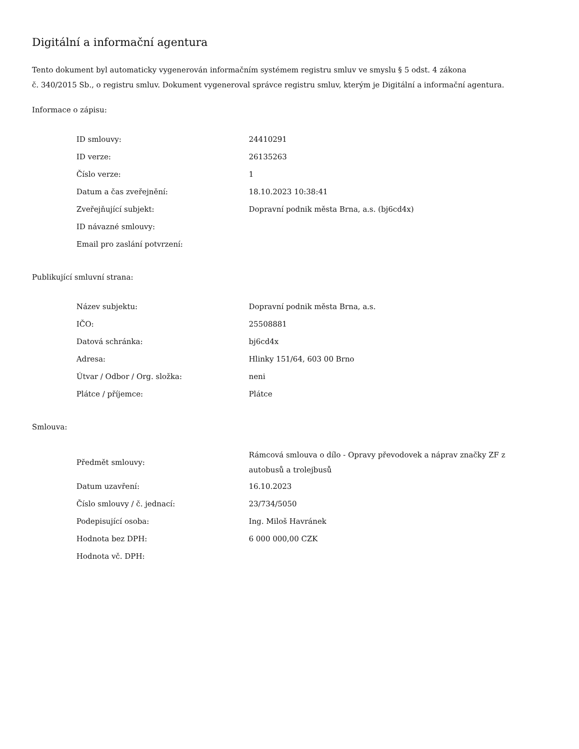Digitální a informační agentura
Tento dokument byl automaticky vygenerován informačním systémem registru smluv ve smyslu § 5 odst. 4 zákona
č. 340/2015 Sb., o registru smluv. Dokument vygeneroval správce registru smluv, kterým je Digitální a informační agentura.
Informace o zápisu:
| ID smlouvy: | 24410291 |
| ID verze: | 26135263 |
| Číslo verze: | 1 |
| Datum a čas zveřejnění: | 18.10.2023 10:38:41 |
| Zveřejňující subjekt: | Dopravní podnik města Brna, a.s. (bj6cd4x) |
| ID návazné smlouvy: | |
| Email pro zaslání potvrzení: | |
Publikující smluvní strana:
| Název subjektu: | Dopravní podnik města Brna, a.s. |
| IČO: | 25508881 |
| Datová schránka: | bj6cd4x |
| Adresa: | Hlinky 151/64, 603 00 Brno |
| Útvar / Odbor / Org. složka: | neni |
| Plátce / příjemce: | Plátce |
Smlouva:
| Předmět smlouvy: | Rámcová smlouva o dílo - Opravy převodovek a náprav značky ZF z autobusů a trolejbusů |
| Datum uzavření: | 16.10.2023 |
| Číslo smlouvy / č. jednací: | 23/734/5050 |
| Podepisující osoba: | Ing. Miloš Havránek |
| Hodnota bez DPH: | 6 000 000,00 CZK |
| Hodnota vč. DPH: | |